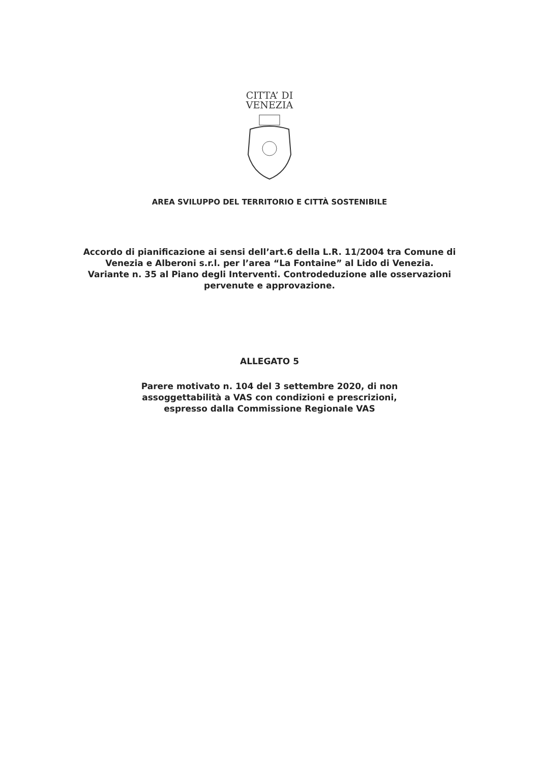CITTA’ DI
VENEZIA
AREA SVILUPPO DEL TERRITORIO E CITTÀ SOSTENIBILE
Accordo di pianificazione ai sensi dell’art.6 della L.R. 11/2004 tra Comune di
Venezia e Alberoni s.r.l. per l’area “La Fontaine” al Lido di Venezia.
Variante n. 35 al Piano degli Interventi. Controdeduzione alle osservazioni
pervenute e approvazione.
ALLEGATO 5
Parere motivato n. 104 del 3 settembre 2020, di non
assoggettabilità a VAS con condizioni e prescrizioni,
espresso dalla Commissione Regionale VAS